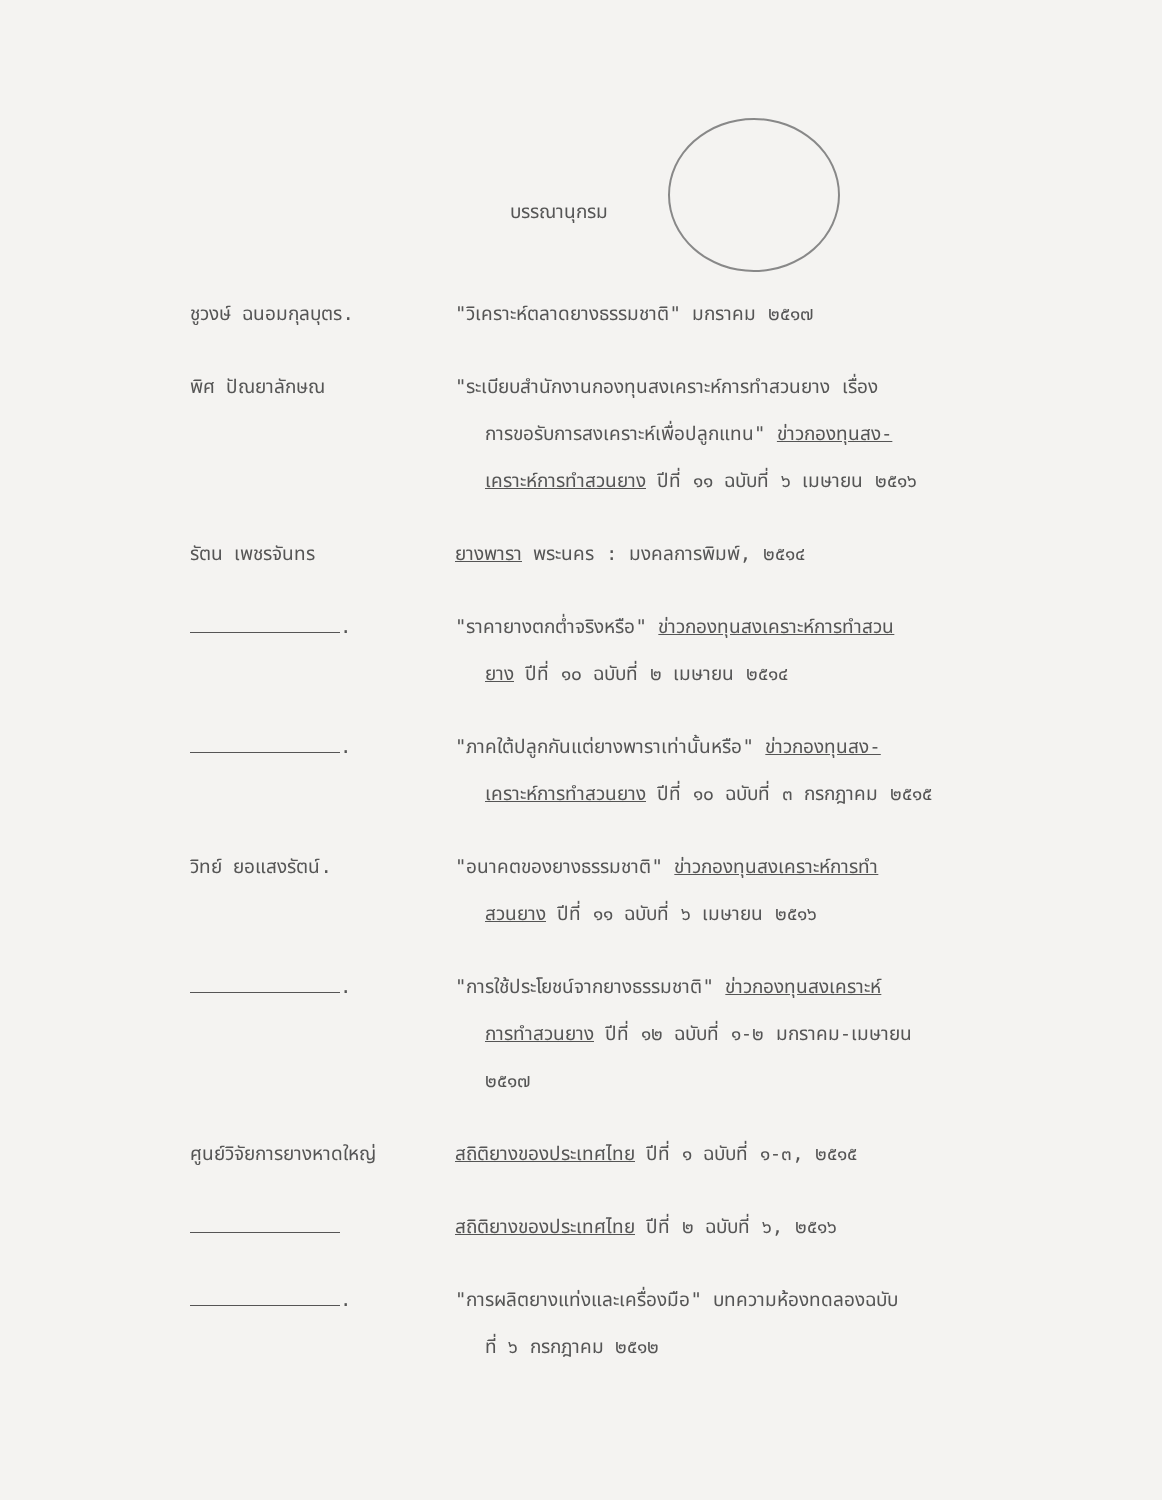บรรณานุกรม
ชูวงษ์ ฉนอมกุลบุตร. "วิเคราะห์ตลาดยางธรรมชาติ" มกราคม ๒๕๑๗
พิศ ปัณยาลักษณ "ระเบียบสำนักงานกองทุนสงเคราะห์การทำสวนยาง เรื่อง
การขอรับการสงเคราะห์เพื่อปลูกแทน" ข่าวกองทุนสง-
เคราะห์การทำสวนยาง ปีที่ ๑๑ ฉบับที่ ๖ เมษายน ๒๕๑๖
รัตน เพชรจันทร ยางพารา พระนคร : มงคลการพิมพ์, ๒๕๑๔
. "ราคายางตกต่ำจริงหรือ" ข่าวกองทุนสงเคราะห์การทำสวน
ยาง ปีที่ ๑๐ ฉบับที่ ๒ เมษายน ๒๕๑๔
. "ภาคใต้ปลูกกันแต่ยางพาราเท่านั้นหรือ" ข่าวกองทุนสง-
เคราะห์การทำสวนยาง ปีที่ ๑๐ ฉบับที่ ๓ กรกฎาคม ๒๕๑๕
วิทย์ ยอแสงรัตน์. "อนาคตของยางธรรมชาติ" ข่าวกองทุนสงเคราะห์การทำ
สวนยาง ปีที่ ๑๑ ฉบับที่ ๖ เมษายน ๒๕๑๖
. "การใช้ประโยชน์จากยางธรรมชาติ" ข่าวกองทุนสงเคราะห์
การทำสวนยาง ปีที่ ๑๒ ฉบับที่ ๑-๒ มกราคม-เมษายน
๒๕๑๗
ศูนย์วิจัยการยางหาดใหญ่ สถิติยางของประเทศไทย ปีที่ ๑ ฉบับที่ ๑-๓, ๒๕๑๕
สถิติยางของประเทศไทย ปีที่ ๒ ฉบับที่ ๖, ๒๕๑๖
. "การผลิตยางแท่งและเครื่องมือ" บทความห้องทดลองฉบับ
ที่ ๖ กรกฎาคม ๒๕๑๒